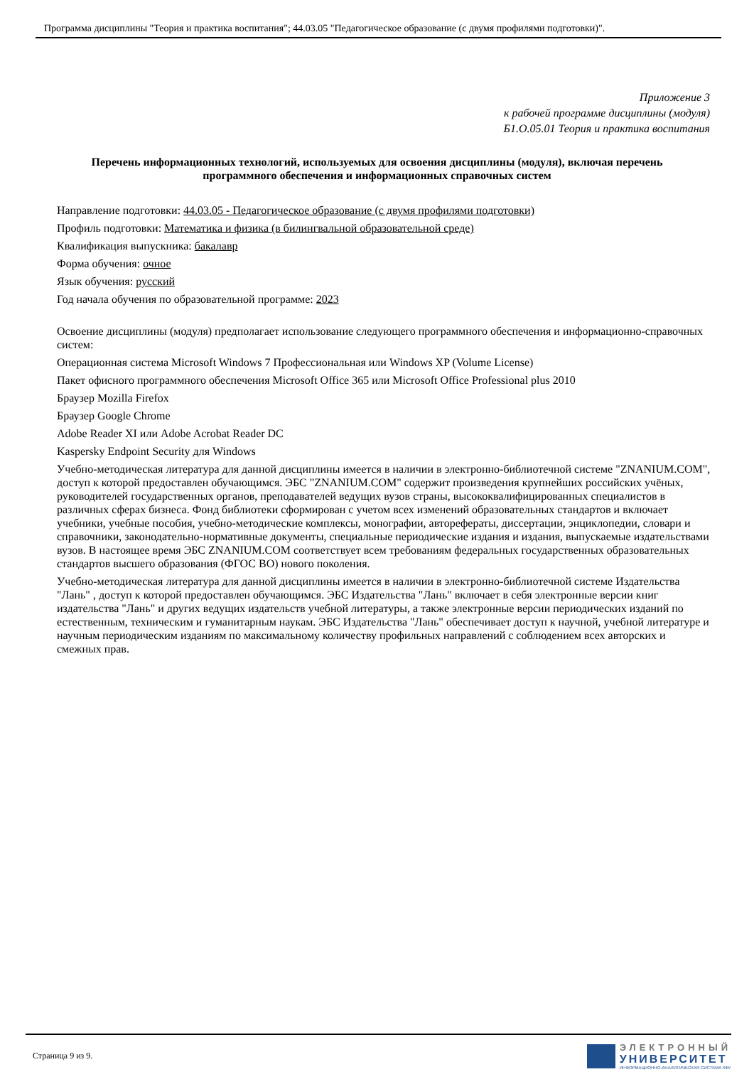Программа дисциплины "Теория и практика воспитания"; 44.03.05 "Педагогическое образование (с двумя профилями подготовки)".
Приложение 3
к рабочей программе дисциплины (модуля)
Б1.О.05.01 Теория и практика воспитания
Перечень информационных технологий, используемых для освоения дисциплины (модуля), включая перечень программного обеспечения и информационных справочных систем
Направление подготовки: 44.03.05 - Педагогическое образование (с двумя профилями подготовки)
Профиль подготовки: Математика и физика (в билингвальной образовательной среде)
Квалификация выпускника: бакалавр
Форма обучения: очное
Язык обучения: русский
Год начала обучения по образовательной программе: 2023
Освоение дисциплины (модуля) предполагает использование следующего программного обеспечения и информационно-справочных систем:
Операционная система Microsoft Windows 7 Профессиональная или Windows XP (Volume License)
Пакет офисного программного обеспечения Microsoft Office 365 или Microsoft Office Professional plus 2010
Браузер Mozilla Firefox
Браузер Google Chrome
Adobe Reader XI или Adobe Acrobat Reader DC
Kaspersky Endpoint Security для Windows
Учебно-методическая литература для данной дисциплины имеется в наличии в электронно-библиотечной системе "ZNANIUM.COM", доступ к которой предоставлен обучающимся. ЭБС "ZNANIUM.COM" содержит произведения крупнейших российских учёных, руководителей государственных органов, преподавателей ведущих вузов страны, высококвалифицированных специалистов в различных сферах бизнеса. Фонд библиотеки сформирован с учетом всех изменений образовательных стандартов и включает учебники, учебные пособия, учебно-методические комплексы, монографии, авторефераты, диссертации, энциклопедии, словари и справочники, законодательно-нормативные документы, специальные периодические издания и издания, выпускаемые издательствами вузов. В настоящее время ЭБС ZNANIUM.COM соответствует всем требованиям федеральных государственных образовательных стандартов высшего образования (ФГОС ВО) нового поколения.
Учебно-методическая литература для данной дисциплины имеется в наличии в электронно-библиотечной системе Издательства "Лань" , доступ к которой предоставлен обучающимся. ЭБС Издательства "Лань" включает в себя электронные версии книг издательства "Лань" и других ведущих издательств учебной литературы, а также электронные версии периодических изданий по естественным, техническим и гуманитарным наукам. ЭБС Издательства "Лань" обеспечивает доступ к научной, учебной литературе и научным периодическим изданиям по максимальному количеству профильных направлений с соблюдением всех авторских и смежных прав.
Страница 9 из 9.
ЭЛЕКТРОННЫЙ
УНИВЕРСИТЕТ
ИНФОРМАЦИОННО-АНАЛИТИЧЕСКАЯ СИСТЕМА КФУ